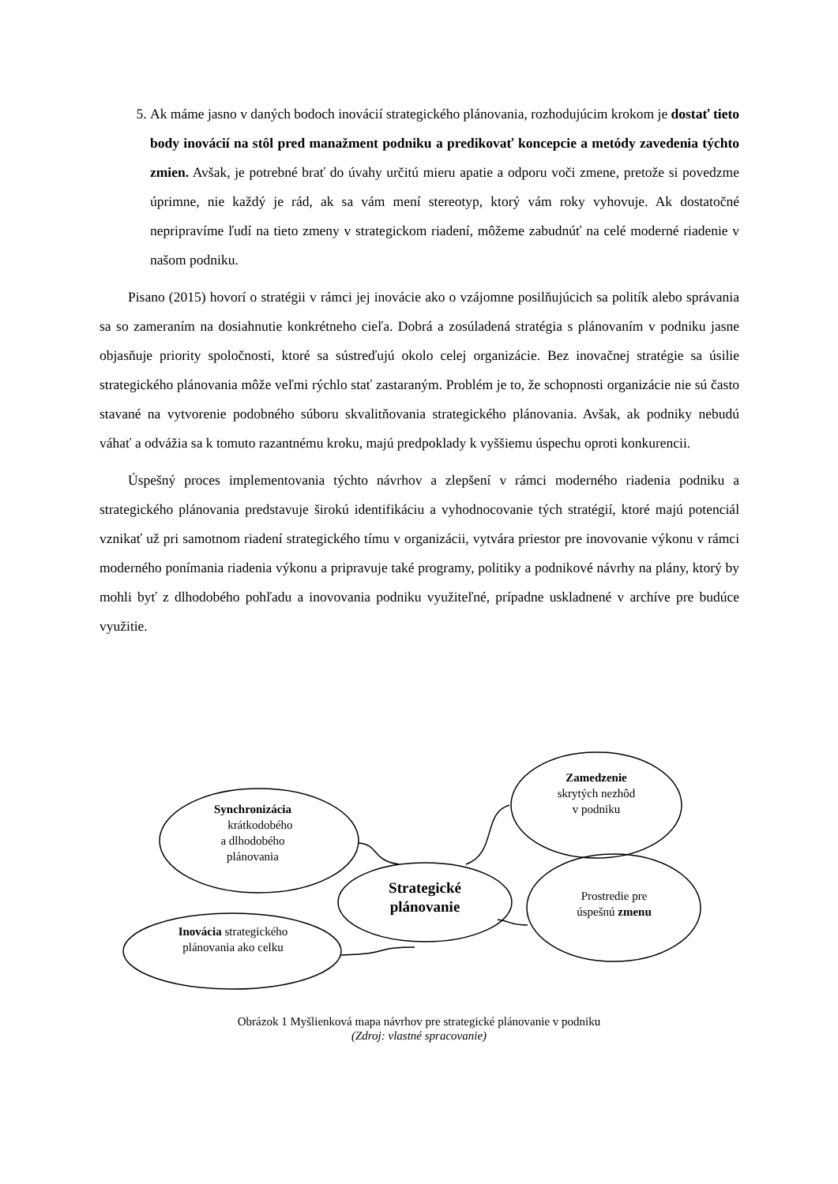5. Ak máme jasno v daných bodoch inovácií strategického plánovania, rozhodujúcim krokom je dostať tieto body inovácií na stôl pred manažment podniku a predikovať koncepcie a metódy zavedenia týchto zmien. Avšak, je potrebné brať do úvahy určitú mieru apatie a odporu voči zmene, pretože si povedzme úprimne, nie každý je rád, ak sa vám mení stereotyp, ktorý vám roky vyhovuje. Ak dostatočné nepripravíme ľudí na tieto zmeny v strategickom riadení, môžeme zabudnúť na celé moderné riadenie v našom podniku.
Pisano (2015) hovorí o stratégii v rámci jej inovácie ako o vzájomne posilňujúcich sa politík alebo správania sa so zameraním na dosiahnutie konkrétneho cieľa. Dobrá a zosúladená stratégia s plánovaním v podniku jasne objasňuje priority spoločnosti, ktoré sa sústreďujú okolo celej organizácie. Bez inovačnej stratégie sa úsilie strategického plánovania môže veľmi rýchlo stať zastaraným. Problém je to, že schopnosti organizácie nie sú často stavané na vytvorenie podobného súboru skvalitňovania strategického plánovania. Avšak, ak podniky nebudú váhať a odvážia sa k tomuto razantnému kroku, majú predpoklady k vyššiemu úspechu oproti konkurencii.
Úspešný proces implementovania týchto návrhov a zlepšení v rámci moderného riadenia podniku a strategického plánovania predstavuje širokú identifikáciu a vyhodnocovanie tých stratégií, ktoré majú potenciál vznikať už pri samotnom riadení strategického tímu v organizácii, vytvára priestor pre inovovanie výkonu v rámci moderného ponímania riadenia výkonu a pripravuje také programy, politiky a podnikové návrhy na plány, ktorý by mohli byť z dlhodobého pohľadu a inovovania podniku využiteľné, prípadne uskladnené v archíve pre budúce využitie.
Synchronizácia
krátkodobého
a dlhodobého
plánovania
Zamedzenie
skrytých nezhôd
v podniku
Strategické plánovanie
Prostredie pre
úspešnú zmenu
Inovácia strategického
plánovania ako celku
Obrázok 1 Myšlienková mapa návrhov pre strategické plánovanie v podniku
(Zdroj: vlastné spracovanie)